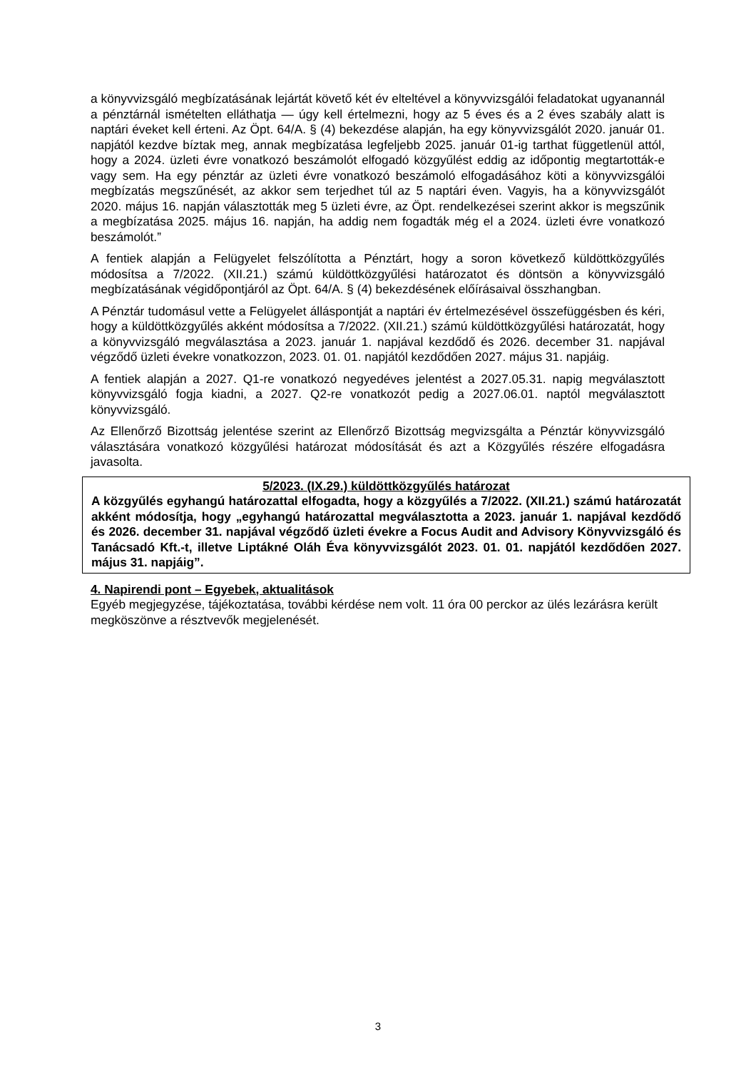a könyvvizsgáló megbízatásának lejártát követő két év elteltével a könyvvizsgálói feladatokat ugyanannál a pénztárnál ismételten elláthatja — úgy kell értelmezni, hogy az 5 éves és a 2 éves szabály alatt is naptári éveket kell érteni. Az Öpt. 64/A. § (4) bekezdése alapján, ha egy könyvvizsgálót 2020. január 01. napjától kezdve bíztak meg, annak megbízatása legfeljebb 2025. január 01-ig tarthat függetlenül attól, hogy a 2024. üzleti évre vonatkozó beszámolót elfogadó közgyűlést eddig az időpontig megtartották-e vagy sem. Ha egy pénztár az üzleti évre vonatkozó beszámoló elfogadásához köti a könyvvizsgálói megbízatás megszűnését, az akkor sem terjedhet túl az 5 naptári éven. Vagyis, ha a könyvvizsgálót 2020. május 16. napján választották meg 5 üzleti évre, az Öpt. rendelkezései szerint akkor is megszűnik a megbízatása 2025. május 16. napján, ha addig nem fogadták még el a 2024. üzleti évre vonatkozó beszámolót.”
A fentiek alapján a Felügyelet felszólította a Pénztárt, hogy a soron következő küldöttközgyűlés módosítsa a 7/2022. (XII.21.) számú küldöttközgyűlési határozatot és döntsön a könyvvizsgáló megbízatásának végidőpontjáról az Öpt. 64/A. § (4) bekezdésének előírásaival összhangban.
A Pénztár tudomásul vette a Felügyelet álláspontját a naptári év értelmezésével összefüggésben és kéri, hogy a küldöttközgyűlés akként módosítsa a 7/2022. (XII.21.) számú küldöttközgyűlési határozatát, hogy a könyvvizsgáló megválasztása a 2023. január 1. napjával kezdődő és 2026. december 31. napjával végződő üzleti évekre vonatkozzon, 2023. 01. 01. napjától kezdődően 2027. május 31. napjáig.
A fentiek alapján a 2027. Q1-re vonatkozó negyedéves jelentést a 2027.05.31. napig megválasztott könyvvizsgáló fogja kiadni, a 2027. Q2-re vonatkozót pedig a 2027.06.01. naptól megválasztott könyvvizsgáló.
Az Ellenőrző Bizottság jelentése szerint az Ellenőrző Bizottság megvizsgálta a Pénztár könyvvizsgáló választására vonatkozó közgyűlési határozat módosítását és azt a Közgyűlés részére elfogadásra javasolta.
5/2023. (IX.29.) küldöttközgyűlés határozat
A közgyűlés egyhangú határozattal elfogadta, hogy a közgyűlés a 7/2022. (XII.21.) számú határozatát akként módosítja, hogy „egyhangú határozattal megválasztotta a 2023. január 1. napjával kezdődő és 2026. december 31. napjával végződő üzleti évekre a Focus Audit and Advisory Könyvvizsgáló és Tanácsadó Kft.-t, illetve Liptákné Oláh Éva könyvvizsgálót 2023. 01. 01. napjától kezdődően 2027. május 31. napjáig”.
4. Napirendi pont – Egyebek, aktualitások
Egyéb megjegyzése, tájékoztatása, további kérdése nem volt. 11 óra 00 perckor az ülés lezárásra került megköszönve a résztvevők megjelenését.
3